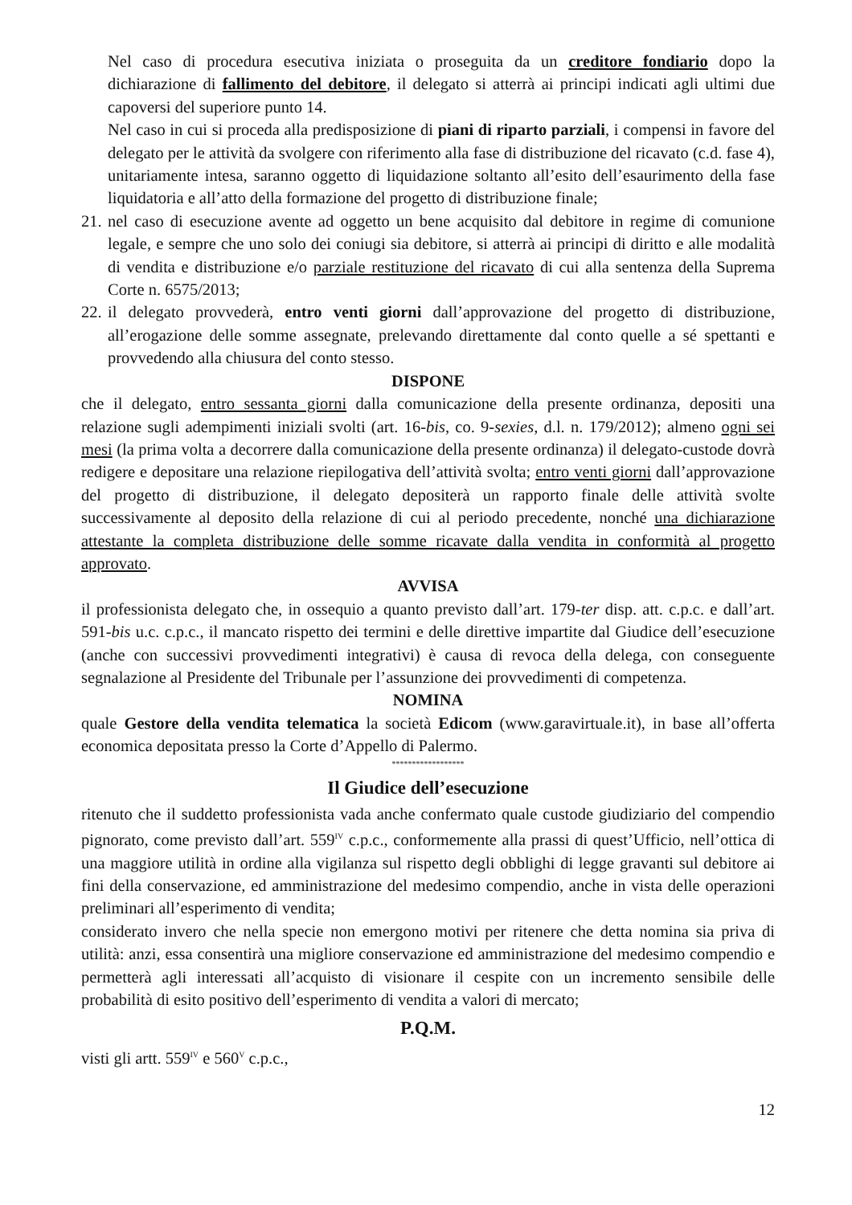Nel caso di procedura esecutiva iniziata o proseguita da un creditore fondiario dopo la dichiarazione di fallimento del debitore, il delegato si atterrà ai principi indicati agli ultimi due capoversi del superiore punto 14.
Nel caso in cui si proceda alla predisposizione di piani di riparto parziali, i compensi in favore del delegato per le attività da svolgere con riferimento alla fase di distribuzione del ricavato (c.d. fase 4), unitariamente intesa, saranno oggetto di liquidazione soltanto all’esito dell’esaurimento della fase liquidatoria e all’atto della formazione del progetto di distribuzione finale;
21.
nel caso di esecuzione avente ad oggetto un bene acquisito dal debitore in regime di comunione legale, e sempre che uno solo dei coniugi sia debitore, si atterrà ai principi di diritto e alle modalità di vendita e distribuzione e/o parziale restituzione del ricavato di cui alla sentenza della Suprema Corte n. 6575/2013;
22.
il delegato provvederà, entro venti giorni dall’approvazione del progetto di distribuzione, all’erogazione delle somme assegnate, prelevando direttamente dal conto quelle a sé spettanti e provvedendo alla chiusura del conto stesso.
DISPONE
che il delegato, entro sessanta giorni dalla comunicazione della presente ordinanza, depositi una relazione sugli adempimenti iniziali svolti (art. 16-bis, co. 9-sexies, d.l. n. 179/2012); almeno ogni sei mesi (la prima volta a decorrere dalla comunicazione della presente ordinanza) il delegato-custode dovrà redigere e depositare una relazione riepilogativa dell’attività svolta; entro venti giorni dall’approvazione del progetto di distribuzione, il delegato depositerà un rapporto finale delle attività svolte successivamente al deposito della relazione di cui al periodo precedente, nonché una dichiarazione attestante la completa distribuzione delle somme ricavate dalla vendita in conformità al progetto approvato.
AVVISA
il professionista delegato che, in ossequio a quanto previsto dall’art. 179-ter disp. att. c.p.c. e dall’art. 591-bis u.c. c.p.c., il mancato rispetto dei termini e delle direttive impartite dal Giudice dell’esecuzione (anche con successivi provvedimenti integrativi) è causa di revoca della delega, con conseguente segnalazione al Presidente del Tribunale per l’assunzione dei provvedimenti di competenza.
NOMINA
quale Gestore della vendita telematica la società Edicom (www.garavirtuale.it), in base all’offerta economica depositata presso la Corte d’Appello di Palermo.
******************
Il Giudice dell’esecuzione
ritenuto che il suddetto professionista vada anche confermato quale custode giudiziario del compendio pignorato, come previsto dall’art. 559<sup>IV</sup> c.p.c., conformemente alla prassi di quest’Ufficio, nell’ottica di una maggiore utilità in ordine alla vigilanza sul rispetto degli obblighi di legge gravanti sul debitore ai fini della conservazione, ed amministrazione del medesimo compendio, anche in vista delle operazioni preliminari all’esperimento di vendita;
considerato invero che nella specie non emergono motivi per ritenere che detta nomina sia priva di utilità: anzi, essa consentirà una migliore conservazione ed amministrazione del medesimo compendio e permetterà agli interessati all’acquisto di visionare il cespite con un incremento sensibile delle probabilità di esito positivo dell’esperimento di vendita a valori di mercato;
P.Q.M.
visti gli artt. 559<sup>IV</sup> e 560<sup>V</sup> c.p.c.,
12